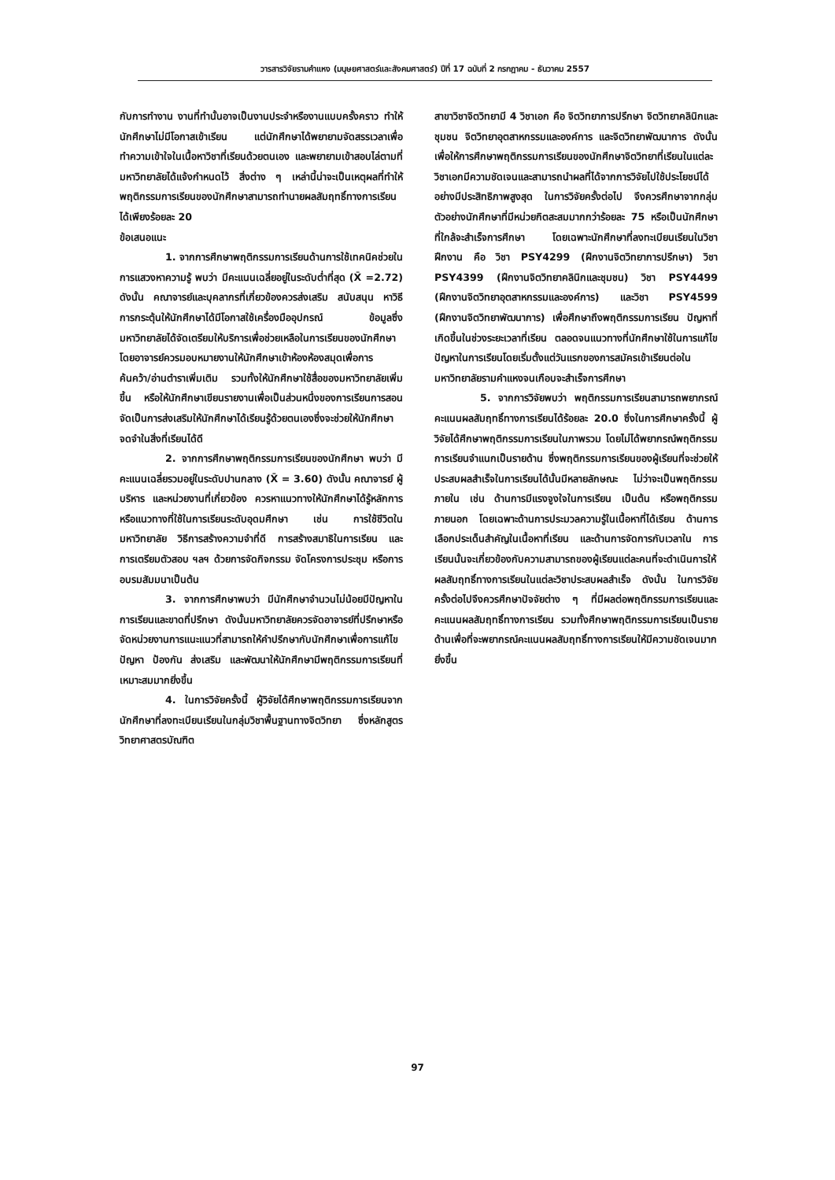วารสารวิจัยรามคำแหง (มนุษยศาสตร์และสังคมศาสตร์) ปีที่ 17 ฉบับที่ 2 กรกฎาคม - ธันวาคม 2557
กับการทำงาน งานที่ทำนั้นอาจเป็นงานประจำหรืองานแบบครั้งคราว ทำให้นักศึกษาไม่มีโอกาสเข้าเรียน แต่นักศึกษาได้พยายามจัดสรรเวลาเพื่อทำความเข้าใจในเนื้อหาวิชาที่เรียนด้วยตนเอง และพยายามเข้าสอบไล่ตามที่มหาวิทยาลัยได้แจ้งกำหนดไว้ สิ่งต่าง ๆ เหล่านี้น่าจะเป็นเหตุผลที่ทำให้พฤติกรรมการเรียนของนักศึกษาสามารถทำนายผลสัมฤทธิ์ทางการเรียนได้เพียงร้อยละ 20
ข้อเสนอแนะ
1. จากการศึกษาพฤติกรรมการเรียนด้านการใช้เทคนิคช่วยในการแสวงหาความรู้ พบว่า มีคะแนนเฉลี่ยอยู่ในระดับต่ำที่สุด (X̄ =2.72) ดังนั้น คณาจารย์และบุคลากรที่เกี่ยวข้องควรส่งเสริม สนับสนุน หาวิธีการกระตุ้นให้นักศึกษาได้มีโอกาสใช้เครื่องมืออุปกรณ์ ข้อมูลซึ่งมหาวิทยาลัยได้จัดเตรียมให้บริการเพื่อช่วยเหลือในการเรียนของนักศึกษา โดยอาจารย์ควรมอบหมายงานให้นักศึกษาเข้าห้องห้องสมุดเพื่อการค้นคว้า/อ่านตำราเพิ่มเติม รวมทั้งให้นักศึกษาใช้สื่อของมหาวิทยาลัยเพิ่มขึ้น หรือให้นักศึกษาเขียนรายงานเพื่อเป็นส่วนหนึ่งของการเรียนการสอน จัดเป็นการส่งเสริมให้นักศึกษาได้เรียนรู้ด้วยตนเองซึ่งจะช่วยให้นักศึกษาจดจำในสิ่งที่เรียนได้ดี
2. จากการศึกษาพฤติกรรมการเรียนของนักศึกษา พบว่า มีคะแนนเฉลี่ยรวมอยู่ในระดับปานกลาง (X̄ = 3.60) ดังนั้น คณาจารย์ ผู้บริหาร และหน่วยงานที่เกี่ยวข้อง ควรหาแนวทางให้นักศึกษาได้รู้หลักการหรือแนวทางที่ใช้ในการเรียนระดับอุดมศึกษา เช่น การใช้ชีวิตในมหาวิทยาลัย วิธีการสร้างความจำที่ดี การสร้างสมาธิในการเรียน และการเตรียมตัวสอบ ฯลฯ ด้วยการจัดกิจกรรม จัดโครงการประชุม หรือการอบรมสัมมนาเป็นต้น
3. จากการศึกษาพบว่า มีนักศึกษาจำนวนไม่น้อยมีปัญหาในการเรียนและขาดที่ปรึกษา ดังนั้นมหาวิทยาลัยควรจัดอาจารย์ที่ปรึกษาหรือจัดหน่วยงานการแนะแนวที่สามารถให้คำปรึกษากับนักศึกษาเพื่อการแก้ไขปัญหา ป้องกัน ส่งเสริม และพัฒนาให้นักศึกษามีพฤติกรรมการเรียนที่เหมาะสมมากยิ่งขึ้น
4. ในการวิจัยครั้งนี้ ผู้วิจัยได้ศึกษาพฤติกรรมการเรียนจากนักศึกษาที่ลงทะเบียนเรียนในกลุ่มวิชาพื้นฐานทางจิตวิทยา ซึ่งหลักสูตรวิทยาศาสตรบัณฑิต
สาขาวิชาจิตวิทยามี 4 วิชาเอก คือ จิตวิทยาการปรึกษา จิตวิทยาคลินิกและชุมชน จิตวิทยาอุตสาหกรรมและองค์การ และจิตวิทยาพัฒนาการ ดังนั้น เพื่อให้การศึกษาพฤติกรรมการเรียนของนักศึกษาจิตวิทยาที่เรียนในแต่ละวิชาเอกมีความชัดเจนและสามารถนำผลที่ได้จากการวิจัยไปใช้ประโยชน์ได้อย่างมีประสิทธิภาพสูงสุด ในการวิจัยครั้งต่อไป จึงควรศึกษาจากกลุ่มตัวอย่างนักศึกษาที่มีหน่วยกิตสะสมมากกว่าร้อยละ 75 หรือเป็นนักศึกษาที่ใกล้จะสำเร็จการศึกษา โดยเฉพาะนักศึกษาที่ลงทะเบียนเรียนในวิชาฝึกงาน คือ วิชา PSY4299 (ฝึกงานจิตวิทยาการปรึกษา) วิชา PSY4399 (ฝึกงานจิตวิทยาคลินิกและชุมชน) วิชา PSY4499 (ฝึกงานจิตวิทยาอุตสาหกรรมและองค์การ) และวิชา PSY4599 (ฝึกงานจิตวิทยาพัฒนาการ) เพื่อศึกษาถึงพฤติกรรมการเรียน ปัญหาที่เกิดขึ้นในช่วงระยะเวลาที่เรียน ตลอดจนแนวทางที่นักศึกษาใช้ในการแก้ไขปัญหาในการเรียนโดยเริ่มตั้งแต่วันแรกของการสมัครเข้าเรียนต่อในมหาวิทยาลัยรามคำแหงจนเกือบจะสำเร็จการศึกษา
5. จากการวิจัยพบว่า พฤติกรรมการเรียนสามารถพยากรณ์คะแนนผลสัมฤทธิ์ทางการเรียนได้ร้อยละ 20.0 ซึ่งในการศึกษาครั้งนี้ ผู้วิจัยได้ศึกษาพฤติกรรมการเรียนในภาพรวม โดยไม่ได้พยากรณ์พฤติกรรมการเรียนจำแนกเป็นรายด้าน ซึ่งพฤติกรรมการเรียนของผู้เรียนที่จะช่วยให้ประสบผลสำเร็จในการเรียนได้นั้นมีหลายลักษณะ ไม่ว่าจะเป็นพฤติกรรมภายใน เช่น ด้านการมีแรงจูงใจในการเรียน เป็นต้น หรือพฤติกรรมภายนอก โดยเฉพาะด้านการประมวลความรู้ในเนื้อหาที่ได้เรียน ด้านการเลือกประเด็นสำคัญในเนื้อหาที่เรียน และด้านการจัดการกับเวลาใน การเรียนนั้นจะเกี่ยวข้องกับความสามารถของผู้เรียนแต่ละคนที่จะดำเนินการให้ผลสัมฤทธิ์ทางการเรียนในแต่ละวิชาประสบผลสำเร็จ ดังนั้น ในการวิจัยครั้งต่อไปจึงควรศึกษาปัจจัยต่าง ๆ ที่มีผลต่อพฤติกรรมการเรียนและคะแนนผลสัมฤทธิ์ทางการเรียน รวมทั้งศึกษาพฤติกรรมการเรียนเป็นรายด้านเพื่อที่จะพยากรณ์คะแนนผลสัมฤทธิ์ทางการเรียนให้มีความชัดเจนมากยิ่งขึ้น
97